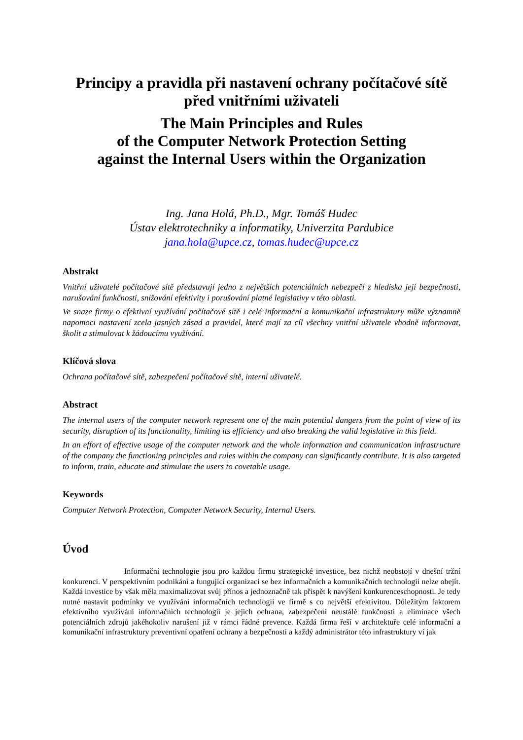Principy a pravidla při nastavení ochrany počítačové sítě
před vnitřními uživateli
The Main Principles and Rules
of the Computer Network Protection Setting
against the Internal Users within the Organization
Ing. Jana Holá, Ph.D., Mgr. Tomáš Hudec
Ústav elektrotechniky a informatiky, Univerzita Pardubice
jana.hola@upce.cz, tomas.hudec@upce.cz
Abstrakt
Vnitřní uživatelé počítačové sítě představují jedno z největších potenciálních nebezpečí z hlediska její bezpečnosti, narušování funkčnosti, snižování efektivity i porušování platné legislativy v této oblasti.
Ve snaze firmy o efektivní využívání počítačové sítě i celé informační a komunikační infrastruktury může významně napomoci nastavení zcela jasných zásad a pravidel, které mají za cíl všechny vnitřní uživatele vhodně informovat, školit a stimulovat k žádoucímu využívání.
Klíčová slova
Ochrana počítačové sítě, zabezpečení počítačové sítě, interní uživatelé.
Abstract
The internal users of the computer network represent one of the main potential dangers from the point of view of its security, disruption of its functionality, limiting its efficiency and also breaking the valid legislative in this field.
In an effort of effective usage of the computer network and the whole information and communication infrastructure of the company the functioning principles and rules within the company can significantly contribute. It is also targeted to inform, train, educate and stimulate the users to covetable usage.
Keywords
Computer Network Protection, Computer Network Security, Internal Users.
Úvod
Informační technologie jsou pro každou firmu strategické investice, bez nichž neobstojí v dnešní tržní konkurenci. V perspektivním podnikání a fungující organizaci se bez informačních a komunikačních technologií nelze obejít. Každá investice by však měla maximalizovat svůj přínos a jednoznačně tak přispět k navýšení konkurenceschopnosti. Je tedy nutné nastavit podmínky ve využívání informačních technologií ve firmě s co největší efektivitou. Důležitým faktorem efektivního využívání informačních technologií je jejich ochrana, zabezpečení neustálé funkčnosti a eliminace všech potenciálních zdrojů jakéhokoliv narušení již v rámci řádné prevence. Každá firma řeší v architektuře celé informační a komunikační infrastruktury preventivní opatření ochrany a bezpečnosti a každý administrátor této infrastruktury ví jak